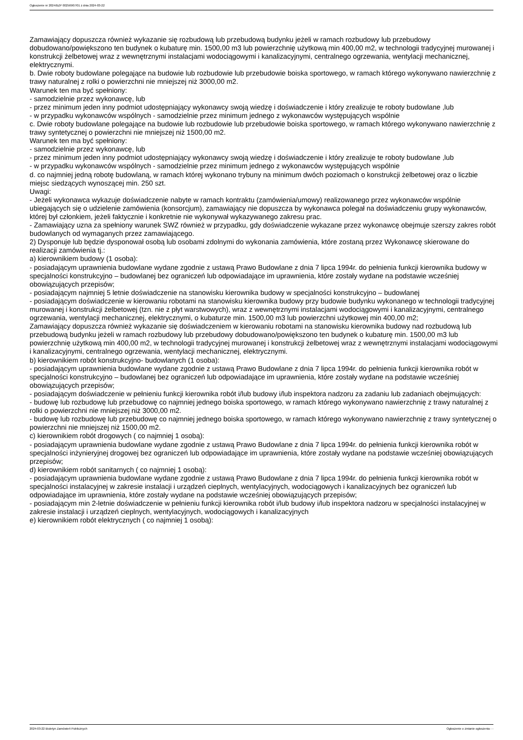Ogłoszenie nr 2024/BZP 00256907/01 z dnia 2024-03-22
Zamawiający dopuszcza również wykazanie się rozbudową lub przebudową budynku jeżeli w ramach rozbudowy lub przebudowy dobudowano/powiększono ten budynek o kubaturę min. 1500,00 m3 lub powierzchnię użytkową min 400,00 m2, w technologii tradycyjnej murowanej i konstrukcji żelbetowej wraz z wewnętrznymi instalacjami wodociągowymi i kanalizacyjnymi, centralnego ogrzewania, wentylacji mechanicznej, elektrycznymi.
b. Dwie roboty budowlane polegające na budowie lub rozbudowie lub przebudowie boiska sportowego, w ramach którego wykonywano nawierzchnię z trawy naturalnej z rolki o powierzchni nie mniejszej niż 3000,00 m2.
Warunek ten ma być spełniony:
- samodzielnie przez wykonawcę, lub
- przez minimum jeden inny podmiot udostępniający wykonawcy swoją wiedzę i doświadczenie i który zrealizuje te roboty budowlane ,lub
- w przypadku wykonawców wspólnych - samodzielnie przez minimum jednego z wykonawców występujących wspólnie
c. Dwie roboty budowlane polegające na budowie lub rozbudowie lub przebudowie boiska sportowego, w ramach którego wykonywano nawierzchnię z trawy syntetycznej o powierzchni nie mniejszej niż 1500,00 m2.
Warunek ten ma być spełniony:
- samodzielnie przez wykonawcę, lub
- przez minimum jeden inny podmiot udostępniający wykonawcy swoją wiedzę i doświadczenie i który zrealizuje te roboty budowlane ,lub
- w przypadku wykonawców wspólnych - samodzielnie przez minimum jednego z wykonawców występujących wspólnie
d. co najmniej jedną robotę budowlaną, w ramach której wykonano trybuny na minimum dwóch poziomach o konstrukcji żelbetowej oraz o liczbie miejsc siedzących wynoszącej min. 250 szt.
Uwagi:
- Jeżeli wykonawca wykazuje doświadczenie nabyte w ramach kontraktu (zamówienia/umowy) realizowanego przez wykonawców wspólnie ubiegających się o udzielenie zamówienia (konsorcjum), zamawiający nie dopuszcza by wykonawca polegał na doświadczeniu grupy wykonawców, której był członkiem, jeżeli faktycznie i konkretnie nie wykonywał wykazywanego zakresu prac.
- Zamawiający uzna za spełniony warunek SWZ również w przypadku, gdy doświadczenie wykazane przez wykonawcę obejmuje szerszy zakres robót budowlanych od wymaganych przez zamawiającego.
2) Dysponuje lub będzie dysponował osobą lub osobami zdolnymi do wykonania zamówienia, które zostaną przez Wykonawcę skierowane do realizacji zamówienia tj.:
a) kierownikiem budowy (1 osoba):
- posiadającym uprawnienia budowlane wydane zgodnie z ustawą Prawo Budowlane z dnia 7 lipca 1994r. do pełnienia funkcji kierownika budowy w specjalności konstrukcyjno – budowlanej bez ograniczeń lub odpowiadające im uprawnienia, które zostały wydane na podstawie wcześniej obowiązujących przepisów;
- posiadającym najmniej 5 letnie doświadczenie na stanowisku kierownika budowy w specjalności konstrukcyjno – budowlanej
- posiadającym doświadczenie w kierowaniu robotami na stanowisku kierownika budowy przy budowie budynku wykonanego w technologii tradycyjnej murowanej i konstrukcji żelbetowej (tzn. nie z płyt warstwowych), wraz z wewnętrznymi instalacjami wodociągowymi i kanalizacyjnymi, centralnego ogrzewania, wentylacji mechanicznej, elektrycznymi, o kubaturze min. 1500,00 m3 lub powierzchni użytkowej min 400,00 m2;
Zamawiający dopuszcza również wykazanie się doświadczeniem w kierowaniu robotami na stanowisku kierownika budowy nad rozbudową lub przebudową budynku jeżeli w ramach rozbudowy lub przebudowy dobudowano/powiększono ten budynek o kubaturę min. 1500,00 m3 lub powierzchnię użytkową min 400,00 m2, w technologii tradycyjnej murowanej i konstrukcji żelbetowej wraz z wewnętrznymi instalacjami wodociągowymi i kanalizacyjnymi, centralnego ogrzewania, wentylacji mechanicznej, elektrycznymi.
b) kierownikiem robót konstrukcyjno- budowlanych (1 osoba):
- posiadającym uprawnienia budowlane wydane zgodnie z ustawą Prawo Budowlane z dnia 7 lipca 1994r. do pełnienia funkcji kierownika robót w specjalności konstrukcyjno – budowlanej bez ograniczeń lub odpowiadające im uprawnienia, które zostały wydane na podstawie wcześniej obowiązujących przepisów;
- posiadającym doświadczenie w pełnieniu funkcji kierownika robót i/lub budowy i/lub inspektora nadzoru za zadaniu lub zadaniach obejmujących:
- budowę lub rozbudowę lub przebudowę co najmniej jednego boiska sportowego, w ramach którego wykonywano nawierzchnię z trawy naturalnej z rolki o powierzchni nie mniejszej niż 3000,00 m2.
- budowę lub rozbudowę lub przebudowę co najmniej jednego boiska sportowego, w ramach którego wykonywano nawierzchnię z trawy syntetycznej o powierzchni nie mniejszej niż 1500,00 m2.
c) kierownikiem robót drogowych ( co najmniej 1 osobą):
- posiadającym uprawnienia budowlane wydane zgodnie z ustawą Prawo Budowlane z dnia 7 lipca 1994r. do pełnienia funkcji kierownika robót w specjalności inżynieryjnej drogowej bez ograniczeń lub odpowiadające im uprawnienia, które zostały wydane na podstawie wcześniej obowiązujących przepisów;
d) kierownikiem robót sanitarnych ( co najmniej 1 osobą):
- posiadającym uprawnienia budowlane wydane zgodnie z ustawą Prawo Budowlane z dnia 7 lipca 1994r. do pełnienia funkcji kierownika robót w specjalności instalacyjnej w zakresie instalacji i urządzeń cieplnych, wentylacyjnych, wodociągowych i kanalizacyjnych bez ograniczeń lub odpowiadające im uprawnienia, które zostały wydane na podstawie wcześniej obowiązujących przepisów;
- posiadającym min 2-letnie doświadczenie w pełnieniu funkcji kierownika robót i/lub budowy i/lub inspektora nadzoru w specjalności instalacyjnej w zakresie instalacji i urządzeń cieplnych, wentylacyjnych, wodociągowych i kanalizacyjnych
e) kierownikiem robót elektrycznych ( co najmniej 1 osobą):
2024-03-22 Biuletyn Zamówień Publicznych Ogłoszenie o zmianie ogłoszenia - -